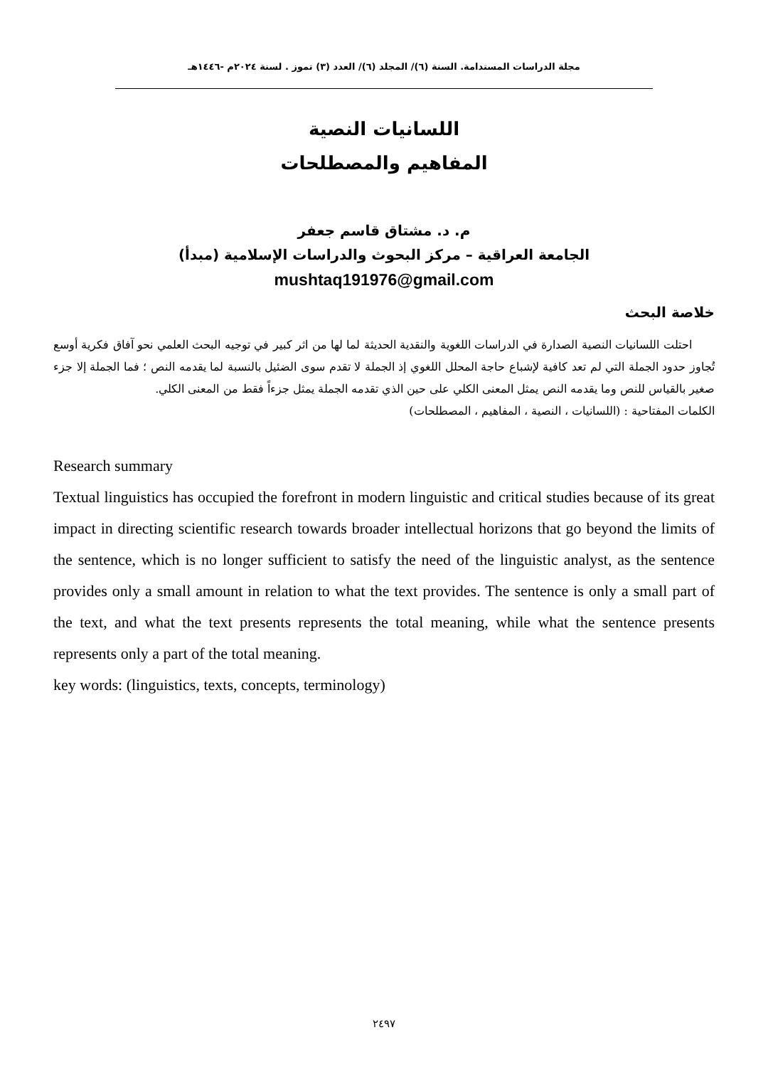مجلة الدراسات المستدامة. السنة (٦)/ المجلد (٦)/ العدد (٣) تموز . لسنة ٢٠٢٤م -١٤٤٦هـ
اللسانيات النصية
المفاهيم والمصطلحات
م. د. مشتاق قاسم جعفر
الجامعة العراقية – مركز البحوث والدراسات الإسلامية (مبدأ)
mushtaq191976@gmail.com
خلاصة البحث
احتلت اللسانيات النصية الصدارة في الدراسات اللغوية والنقدية الحديثة لما لها من اثر كبير في توجيه البحث العلمي نحو آفاق فكرية أوسع تُجاوز حدود الجملة التي لم تعد كافية لإشباع حاجة المحلل اللغوي إذ الجملة لا تقدم سوى الضئيل بالنسبة لما يقدمه النص ؛ فما الجملة إلا جزء صغير بالقياس للنص وما يقدمه النص يمثل المعنى الكلي على حين الذي تقدمه الجملة يمثل جزءاً فقط من المعنى الكلي.
الكلمات المفتاحية : (اللسانيات ، النصية ، المفاهيم ، المصطلحات)
Research summary
Textual linguistics has occupied the forefront in modern linguistic and critical studies because of its great impact in directing scientific research towards broader intellectual horizons that go beyond the limits of the sentence, which is no longer sufficient to satisfy the need of the linguistic analyst, as the sentence provides only a small amount in relation to what the text provides. The sentence is only a small part of the text, and what the text presents represents the total meaning, while what the sentence presents represents only a part of the total meaning.
key words: (linguistics, texts, concepts, terminology)
٢٤٩٧